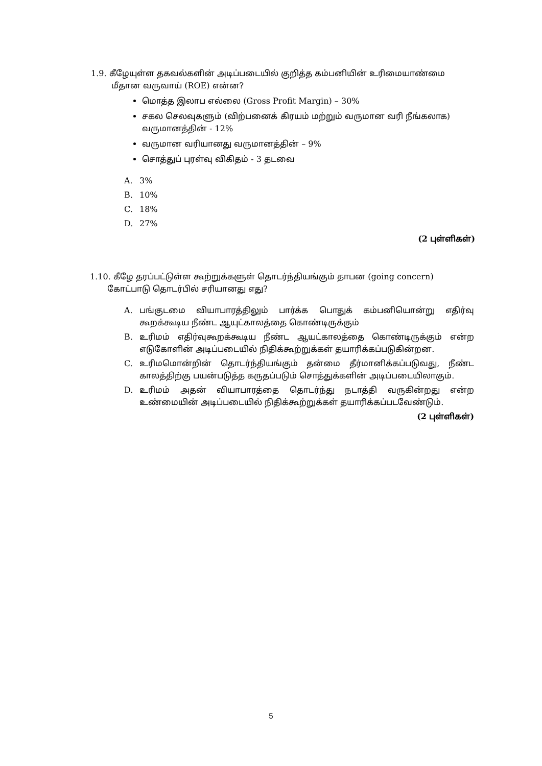1.9. கீழேயுள்ள தகவல்களின் அடிப்படையில் குறித்த கம்பனியின் உரிமையாண்மை
மீதான வருவாய் (ROE) என்ன?
மொத்த இலாப எல்லை (Gross Profit Margin) – 30%
சகல செலவுகளும் (விற்பனைக் கிரயம் மற்றும் வருமான வரி நீங்கலாக) வருமானத்தின் - 12%
வருமான வரியானது வருமானத்தின் – 9%
சொத்துப் புரள்வு விகிதம் - 3 தடவை
A. 3%
B. 10%
C. 18%
D. 27%
(2 புள்ளிகள்)
1.10. கீழே தரப்பட்டுள்ள கூற்றுக்களுள் தொடர்ந்தியங்கும் தாபன (going concern)
கோட்பாடு தொடர்பில் சரியானது எது?
A. பங்குடமை வியாபாரத்திலும் பார்க்க பொதுக் கம்பனியொன்று எதிர்வு கூறக்கூடிய நீண்ட ஆயுட்காலத்தை கொண்டிருக்கும்
B. உரிமம் எதிர்வுகூறக்கூடிய நீண்ட ஆயட்காலத்தை கொண்டிருக்கும் என்ற எடுகோளின் அடிப்படையில் நிதிக்கூற்றுக்கள் தயாரிக்கப்படுகின்றன.
C. உரிமமொன்றின் தொடர்ந்தியங்கும் தன்மை தீர்மானிக்கப்படுவது, நீண்ட காலத்திற்கு பயன்படுத்த கருதப்படும் சொத்துக்களின் அடிப்படையிலாகும்.
D. உரிமம் அதன் வியாபாரத்தை தொடர்ந்து நடாத்தி வருகின்றது என்ற உண்மையின் அடிப்படையில் நிதிக்கூற்றுக்கள் தயாரிக்கப்படவேண்டும்.
(2 புள்ளிகள்)
5